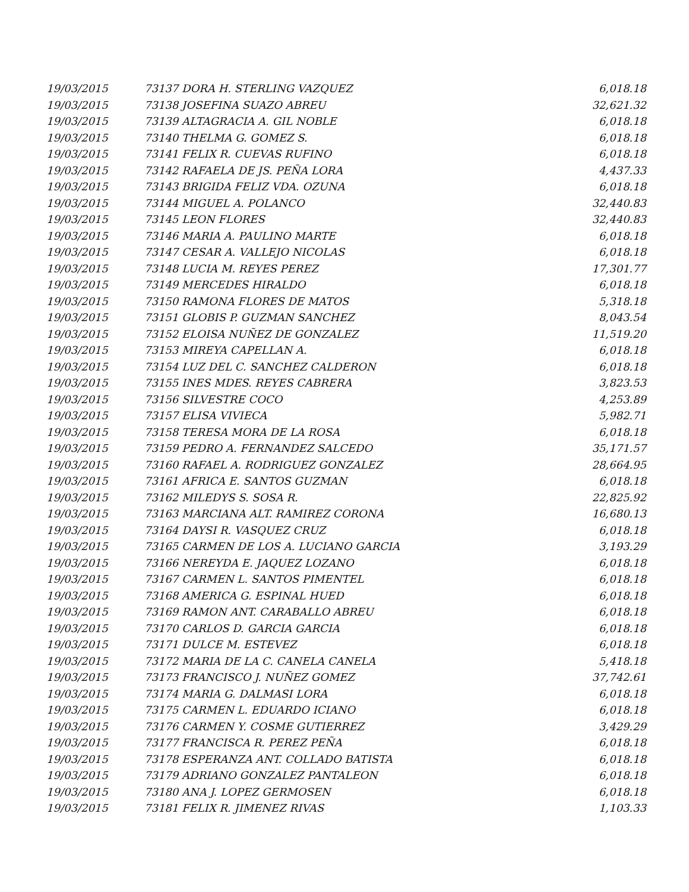| 19/03/2015 | 73137 DORA H. STERLING VAZQUEZ | 6,018.18 |
| 19/03/2015 | 73138 JOSEFINA SUAZO ABREU | 32,621.32 |
| 19/03/2015 | 73139 ALTAGRACIA A. GIL NOBLE | 6,018.18 |
| 19/03/2015 | 73140 THELMA G. GOMEZ S. | 6,018.18 |
| 19/03/2015 | 73141 FELIX R. CUEVAS RUFINO | 6,018.18 |
| 19/03/2015 | 73142 RAFAELA DE JS. PEÑA LORA | 4,437.33 |
| 19/03/2015 | 73143 BRIGIDA FELIZ VDA. OZUNA | 6,018.18 |
| 19/03/2015 | 73144 MIGUEL A. POLANCO | 32,440.83 |
| 19/03/2015 | 73145 LEON FLORES | 32,440.83 |
| 19/03/2015 | 73146 MARIA A. PAULINO MARTE | 6,018.18 |
| 19/03/2015 | 73147 CESAR A. VALLEJO NICOLAS | 6,018.18 |
| 19/03/2015 | 73148 LUCIA M. REYES PEREZ | 17,301.77 |
| 19/03/2015 | 73149 MERCEDES HIRALDO | 6,018.18 |
| 19/03/2015 | 73150 RAMONA FLORES DE MATOS | 5,318.18 |
| 19/03/2015 | 73151 GLOBIS P. GUZMAN SANCHEZ | 8,043.54 |
| 19/03/2015 | 73152 ELOISA NUÑEZ DE GONZALEZ | 11,519.20 |
| 19/03/2015 | 73153 MIREYA CAPELLAN A. | 6,018.18 |
| 19/03/2015 | 73154 LUZ DEL C. SANCHEZ CALDERON | 6,018.18 |
| 19/03/2015 | 73155 INES MDES. REYES CABRERA | 3,823.53 |
| 19/03/2015 | 73156 SILVESTRE COCO | 4,253.89 |
| 19/03/2015 | 73157 ELISA VIVIECA | 5,982.71 |
| 19/03/2015 | 73158 TERESA MORA DE LA ROSA | 6,018.18 |
| 19/03/2015 | 73159 PEDRO A. FERNANDEZ SALCEDO | 35,171.57 |
| 19/03/2015 | 73160 RAFAEL A. RODRIGUEZ GONZALEZ | 28,664.95 |
| 19/03/2015 | 73161 AFRICA E. SANTOS GUZMAN | 6,018.18 |
| 19/03/2015 | 73162 MILEDYS S. SOSA R. | 22,825.92 |
| 19/03/2015 | 73163 MARCIANA ALT. RAMIREZ CORONA | 16,680.13 |
| 19/03/2015 | 73164 DAYSI R. VASQUEZ CRUZ | 6,018.18 |
| 19/03/2015 | 73165 CARMEN DE LOS A. LUCIANO GARCIA | 3,193.29 |
| 19/03/2015 | 73166 NEREYDA E. JAQUEZ LOZANO | 6,018.18 |
| 19/03/2015 | 73167 CARMEN L. SANTOS PIMENTEL | 6,018.18 |
| 19/03/2015 | 73168 AMERICA G. ESPINAL HUED | 6,018.18 |
| 19/03/2015 | 73169 RAMON ANT. CARABALLO ABREU | 6,018.18 |
| 19/03/2015 | 73170 CARLOS D. GARCIA GARCIA | 6,018.18 |
| 19/03/2015 | 73171 DULCE M. ESTEVEZ | 6,018.18 |
| 19/03/2015 | 73172 MARIA DE LA C. CANELA CANELA | 5,418.18 |
| 19/03/2015 | 73173 FRANCISCO J. NUÑEZ GOMEZ | 37,742.61 |
| 19/03/2015 | 73174 MARIA G. DALMASI LORA | 6,018.18 |
| 19/03/2015 | 73175 CARMEN L. EDUARDO ICIANO | 6,018.18 |
| 19/03/2015 | 73176 CARMEN Y. COSME GUTIERREZ | 3,429.29 |
| 19/03/2015 | 73177 FRANCISCA R. PEREZ PEÑA | 6,018.18 |
| 19/03/2015 | 73178 ESPERANZA ANT. COLLADO BATISTA | 6,018.18 |
| 19/03/2015 | 73179 ADRIANO GONZALEZ PANTALEON | 6,018.18 |
| 19/03/2015 | 73180 ANA J. LOPEZ GERMOSEN | 6,018.18 |
| 19/03/2015 | 73181 FELIX R. JIMENEZ RIVAS | 1,103.33 |